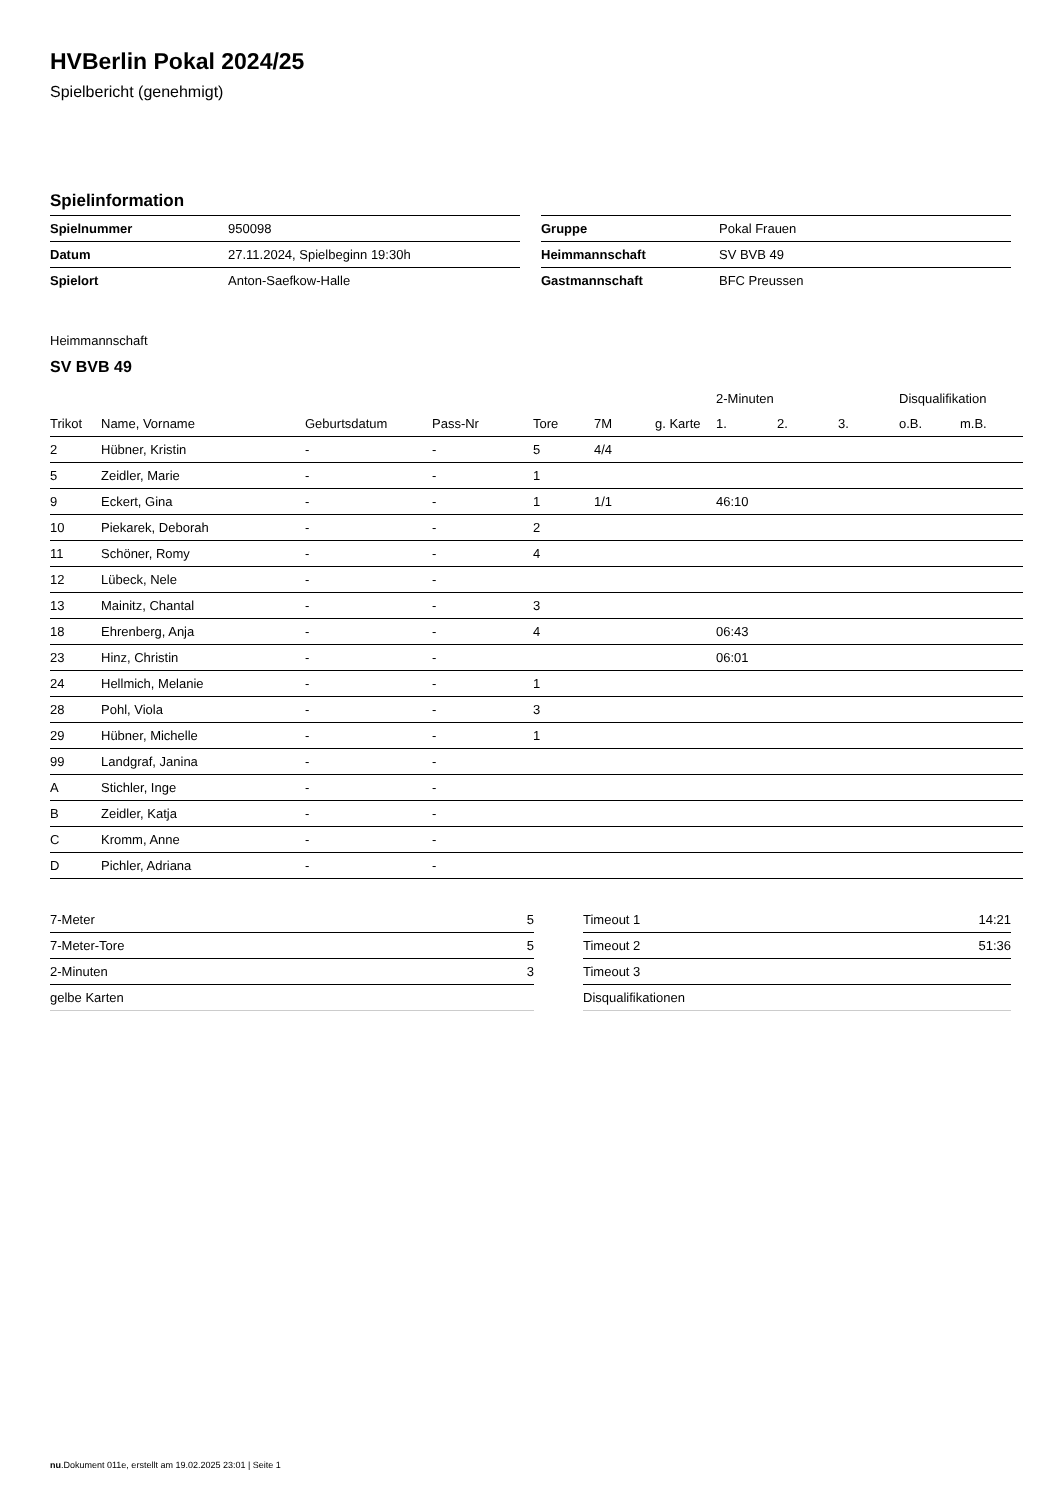HVBerlin Pokal 2024/25
Spielbericht (genehmigt)
Spielinformation
| Spielnummer | 950098 |
| Datum | 27.11.2024, Spielbeginn 19:30h |
| Spielort | Anton-Saefkow-Halle |
| Gruppe | Pokal Frauen |
| Heimmannschaft | SV BVB 49 |
| Gastmannschaft | BFC Preussen |
Heimmannschaft
SV BVB 49
| | | | | | | | 2-Minuten | | | Disqualifikation | |
| --- | --- | --- | --- | --- | --- | --- | --- | --- | --- | --- | --- |
| Trikot | Name, Vorname | Geburtsdatum | Pass-Nr | Tore | 7M | g. Karte | 1. | 2. | 3. | o.B. | m.B. |
| 2 | Hübner, Kristin | - | - | 5 | 4/4 | | | | | | |
| 5 | Zeidler, Marie | - | - | 1 | | | | | | | |
| 9 | Eckert, Gina | - | - | 1 | 1/1 | | 46:10 | | | | |
| 10 | Piekarek, Deborah | - | - | 2 | | | | | | | |
| 11 | Schöner, Romy | - | - | 4 | | | | | | | |
| 12 | Lübeck, Nele | - | - | | | | | | | | |
| 13 | Mainitz, Chantal | - | - | 3 | | | | | | | |
| 18 | Ehrenberg, Anja | - | - | 4 | | | 06:43 | | | | |
| 23 | Hinz, Christin | - | - | | | | 06:01 | | | | |
| 24 | Hellmich, Melanie | - | - | 1 | | | | | | | |
| 28 | Pohl, Viola | - | - | 3 | | | | | | | |
| 29 | Hübner, Michelle | - | - | 1 | | | | | | | |
| 99 | Landgraf, Janina | - | - | | | | | | | | |
| A | Stichler, Inge | - | - | | | | | | | | |
| B | Zeidler, Katja | - | - | | | | | | | | |
| C | Kromm, Anne | - | - | | | | | | | | |
| D | Pichler, Adriana | - | - | | | | | | | | |
| 7-Meter | 5 |
| 7-Meter-Tore | 5 |
| 2-Minuten | 3 |
| gelbe Karten | |
| Timeout 1 | 14:21 |
| Timeout 2 | 51:36 |
| Timeout 3 | |
| Disqualifikationen | |
nu.Dokument 011e, erstellt am 19.02.2025 23:01 | Seite 1